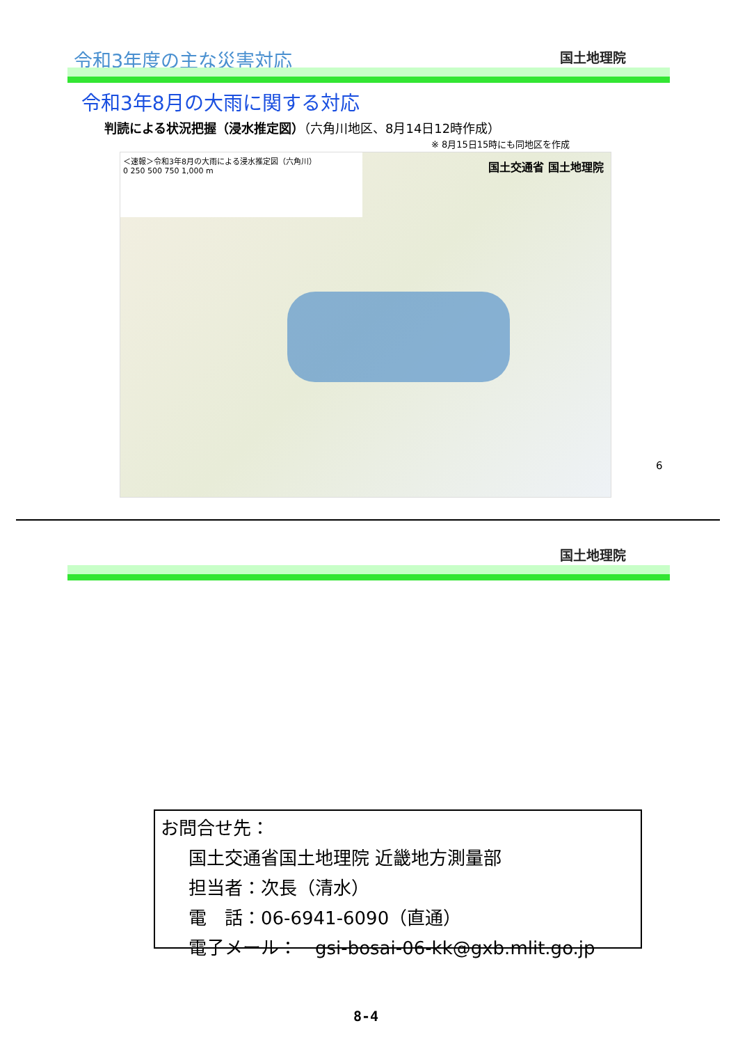令和3年度の主な災害対応 国土地理院
令和3年8月の大雨に関する対応
判読による状況把握（浸水推定図）（六角川地区、8月14日12時作成）
※ 8月15日15時にも同地区を作成
＜速報＞令和3年8月の大雨による浸水推定図（六角川）
0 250 500 750 1,000 m
国土交通省 国土地理院
6
国土地理院
お問合せ先：
国土交通省国土地理院 近畿地方測量部
担当者：次長（清水）
電　話：06-6941-6090（直通）
電子メール：　gsi-bosai-06-kk@gxb.mlit.go.jp
8-4